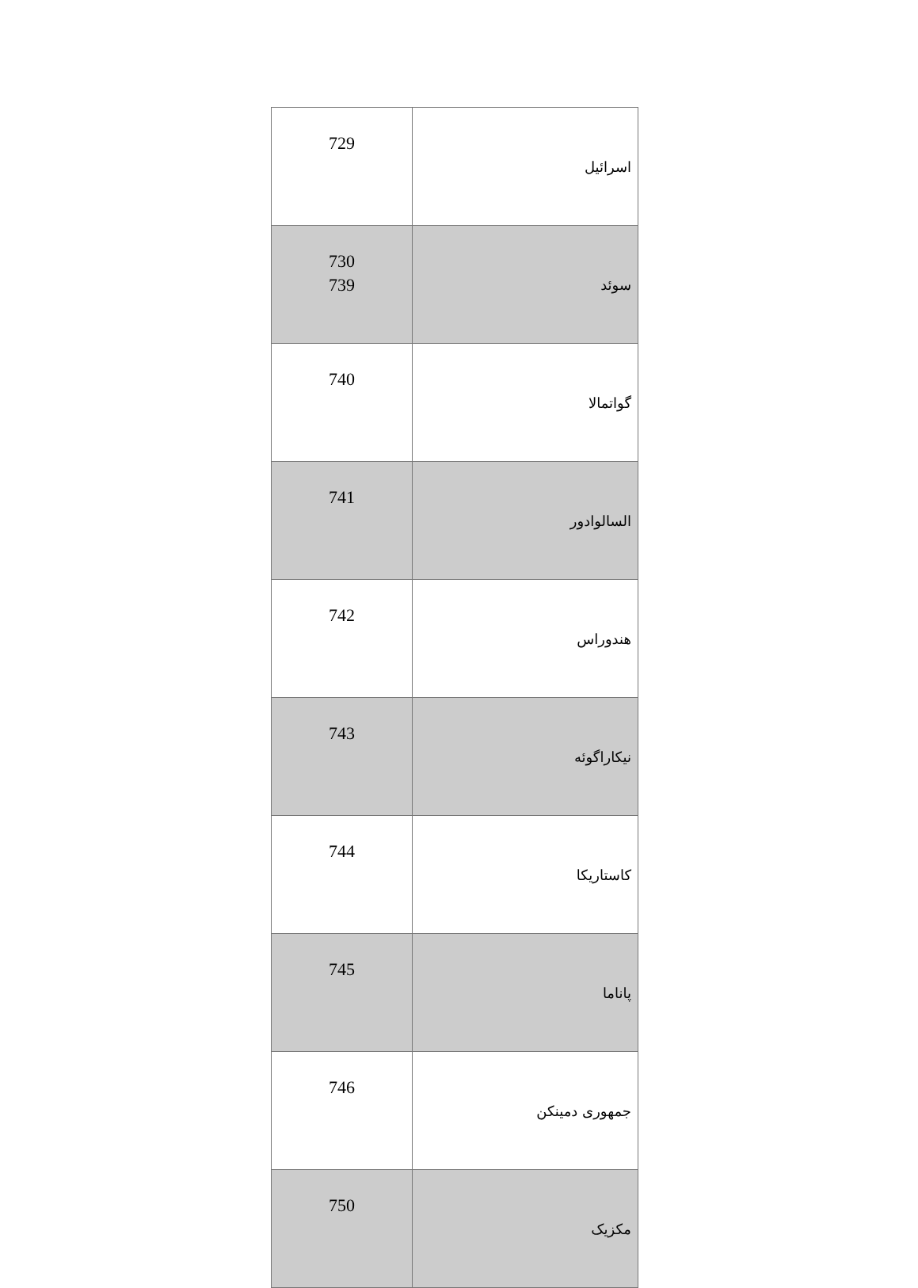| اسرائیل | 729 |
| سوئد | 730 739 |
| گواتمالا | 740 |
| السالوادور | 741 |
| هندوراس | 742 |
| نیکاراگوئه | 743 |
| کاستاریکا | 744 |
| پاناما | 745 |
| جمهوری دمینکن | 746 |
| مکزیک | 750 |